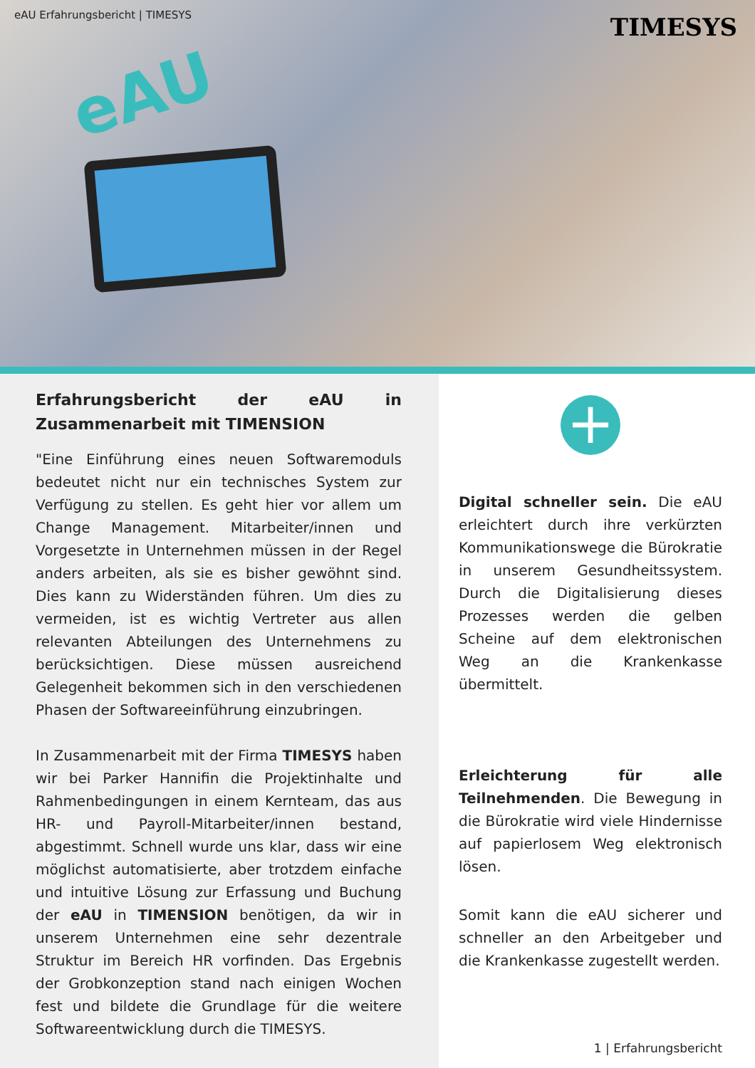eAU Erfahrungsbericht | TIMESYS
TIMESYS
eAU
Erfahrungsbericht der eAU in Zusammenarbeit mit TIMENSION
"Eine Einführung eines neuen Softwaremoduls bedeutet nicht nur ein technisches System zur Verfügung zu stellen. Es geht hier vor allem um Change Management. Mitarbeiter/innen und Vorgesetzte in Unternehmen müssen in der Regel anders arbeiten, als sie es bisher gewöhnt sind. Dies kann zu Widerständen führen. Um dies zu vermeiden, ist es wichtig Vertreter aus allen relevanten Abteilungen des Unternehmens zu berücksichtigen. Diese müssen ausreichend Gelegenheit bekommen sich in den verschiedenen Phasen der Softwareeinführung einzubringen.
In Zusammenarbeit mit der Firma TIMESYS haben wir bei Parker Hannifin die Projektinhalte und Rahmenbedingungen in einem Kernteam, das aus HR- und Payroll-Mitarbeiter/innen bestand, abgestimmt. Schnell wurde uns klar, dass wir eine möglichst automatisierte, aber trotzdem einfache und intuitive Lösung zur Erfassung und Buchung der eAU in TIMENSION benötigen, da wir in unserem Unternehmen eine sehr dezentrale Struktur im Bereich HR vorfinden. Das Ergebnis der Grobkonzeption stand nach einigen Wochen fest und bildete die Grundlage für die weitere Softwareentwicklung durch die TIMESYS.
+
Digital schneller sein. Die eAU erleichtert durch ihre verkürzten Kommunikationswege die Bürokratie in unserem Gesundheitssystem. Durch die Digitalisierung dieses Prozesses werden die gelben Scheine auf dem elektronischen Weg an die Krankenkasse übermittelt.
Erleichterung für alle Teilnehmenden. Die Bewegung in die Bürokratie wird viele Hindernisse auf papierlosem Weg elektronisch lösen.
Somit kann die eAU sicherer und schneller an den Arbeitgeber und die Krankenkasse zugestellt werden.
1 | Erfahrungsbericht